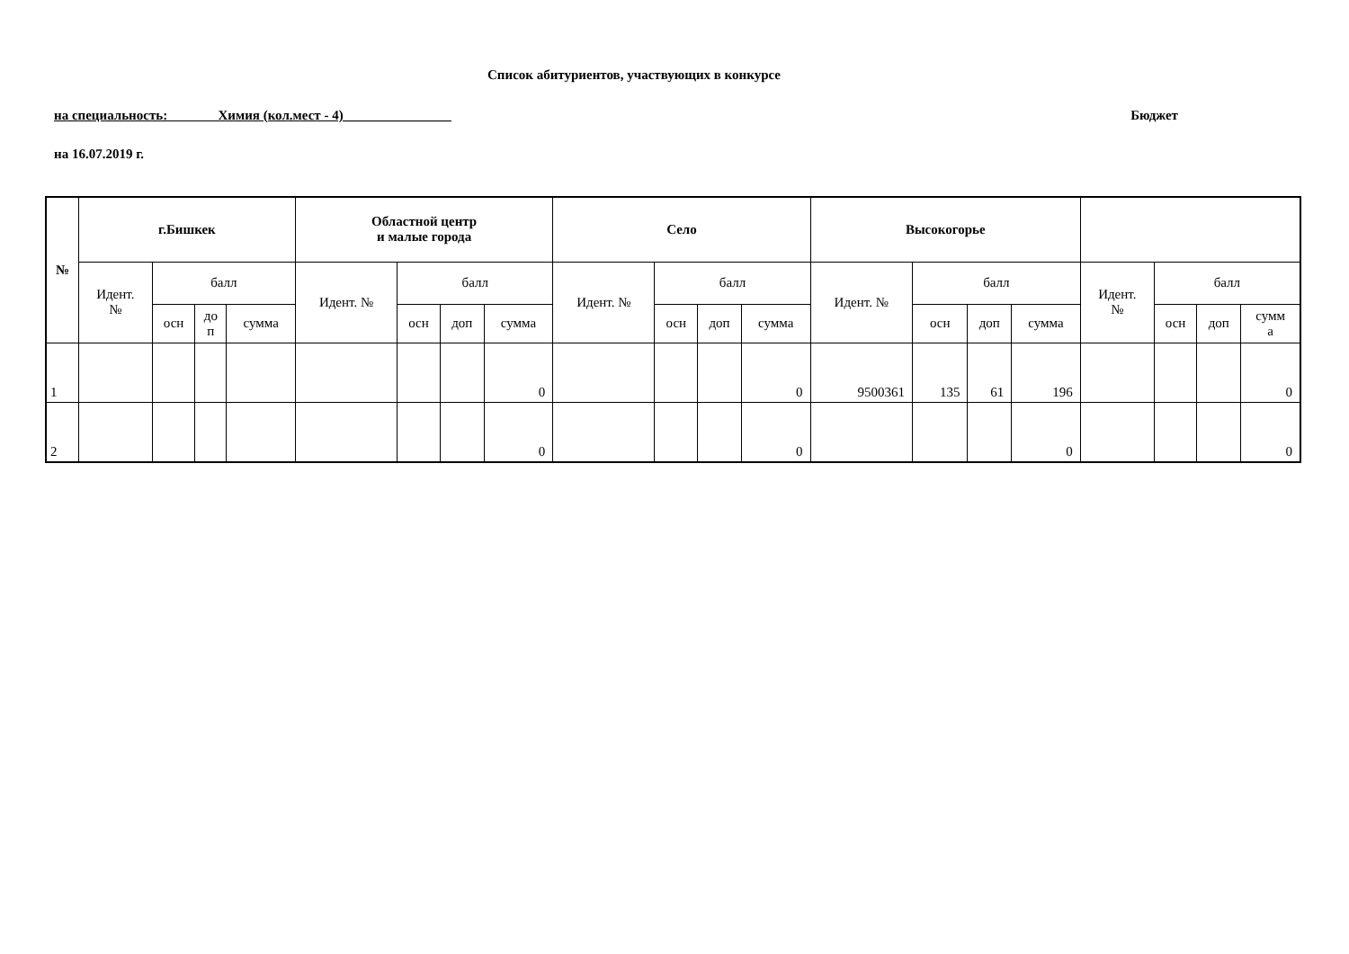Список абитуриентов, участвующих в конкурсе
на специальность: Химия (кол.мест - 4)________________ Бюджет
на 16.07.2019 г.
| № | г.Бишкек | | | | Областной центр и малые города | | | | Село | | | | Высокогорье | | | | | | | |
| --- | --- | --- | --- | --- | --- | --- | --- | --- | --- | --- | --- | --- | --- | --- | --- | --- | --- | --- | --- | --- |
| | Идент. № | балл | | | Идент. № | балл | | | Идент. № | балл | | | Идент. № | балл | | | Идент. № | балл | | |
| | | осн | до п | сумма | | осн | доп | сумма | | осн | доп | сумма | | осн | доп | сумма | | осн | доп | сумм а |
| 1 | | | | | | | | 0 | | | | 0 | 9500361 | 135 | 61 | 196 | | | | 0 |
| 2 | | | | | | | | 0 | | | | 0 | | | | 0 | | | | 0 |